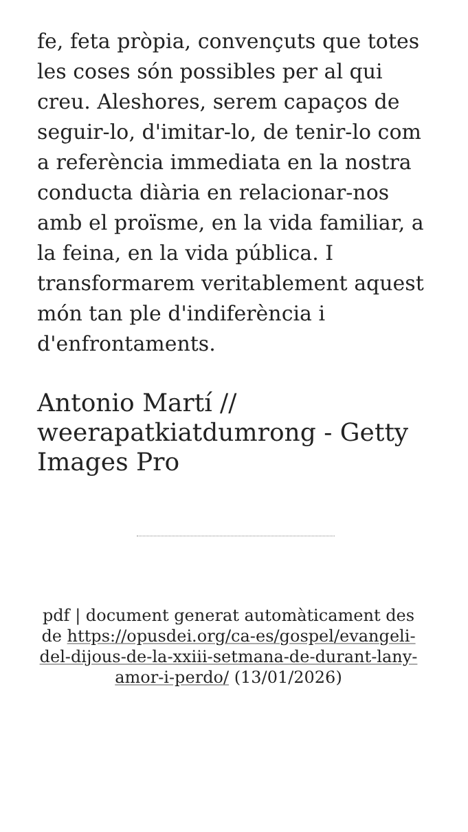fe, feta pròpia, convençuts que totes les coses són possibles per al qui creu. Aleshores, serem capaços de seguir-lo, d'imitar-lo, de tenir-lo com a referència immediata en la nostra conducta diària en relacionar-nos amb el proïsme, en la vida familiar, a la feina, en la vida pública. I transformarem veritablement aquest món tan ple d'indiferència i d'enfrontaments.
Antonio Martí // weerapatkiatdumrong - Getty Images Pro
pdf | document generat automàticament des de https://opusdei.org/ca-es/gospel/evangeli-del-dijous-de-la-xxiii-setmana-de-durant-lany-amor-i-perdo/ (13/01/2026)